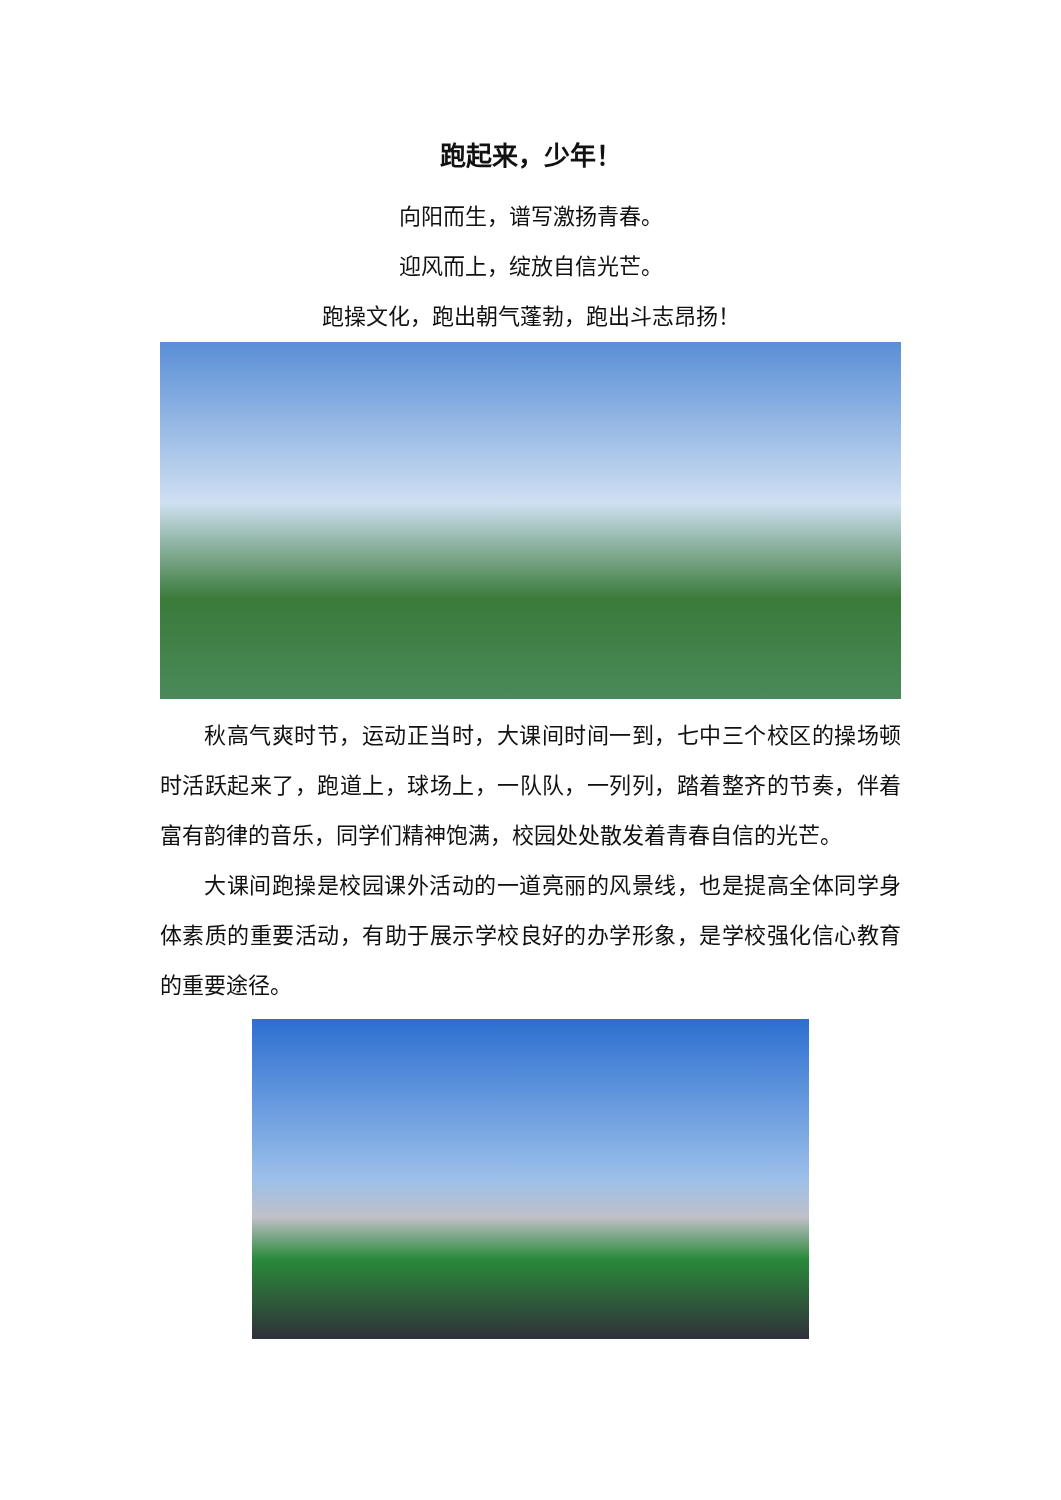跑起来，少年！
向阳而生，谱写激扬青春。
迎风而上，绽放自信光芒。
跑操文化，跑出朝气蓬勃，跑出斗志昂扬！
秋高气爽时节，运动正当时，大课间时间一到，七中三个校区的操场顿时活跃起来了，跑道上，球场上，一队队，一列列，踏着整齐的节奏，伴着富有韵律的音乐，同学们精神饱满，校园处处散发着青春自信的光芒。
大课间跑操是校园课外活动的一道亮丽的风景线，也是提高全体同学身体素质的重要活动，有助于展示学校良好的办学形象，是学校强化信心教育的重要途径。